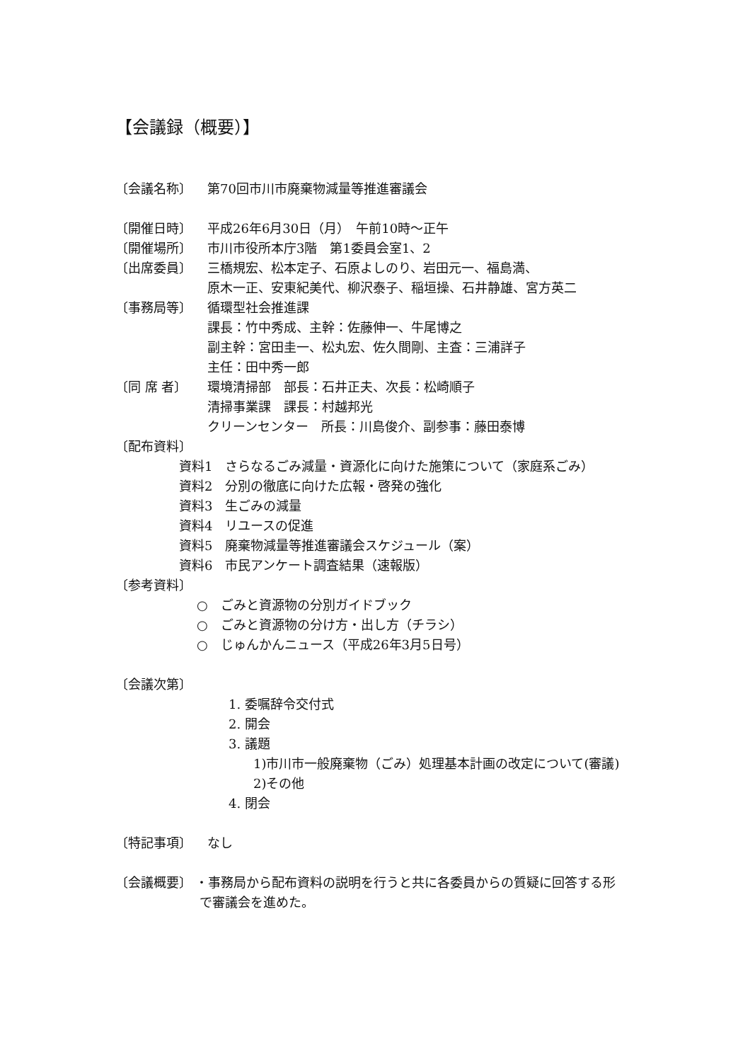【会議録（概要）】
〔会議名称〕 第70回市川市廃棄物減量等推進審議会
〔開催日時〕 平成26年6月30日（月）　午前10時～正午
〔開催場所〕 市川市役所本庁3階　第1委員会室1、2
〔出席委員〕 三橋規宏、松本定子、石原よしのり、岩田元一、福島満、
原木一正、安東紀美代、柳沢泰子、稲垣操、石井静雄、宮方英二
〔事務局等〕 循環型社会推進課
課長：竹中秀成、主幹：佐藤伸一、牛尾博之
副主幹：宮田圭一、松丸宏、佐久間剛、主査：三浦詳子
主任：田中秀一郎
〔同 席 者〕 環境清掃部　部長：石井正夫、次長：松崎順子
清掃事業課　課長：村越邦光
クリーンセンター　所長：川島俊介、副参事：藤田泰博
〔配布資料〕
資料1　さらなるごみ減量・資源化に向けた施策について（家庭系ごみ）
資料2　分別の徹底に向けた広報・啓発の強化
資料3　生ごみの減量
資料4　リユースの促進
資料5　廃棄物減量等推進審議会スケジュール（案）
資料6　市民アンケート調査結果（速報版）
〔参考資料〕
○　ごみと資源物の分別ガイドブック
○　ごみと資源物の分け方・出し方（チラシ）
○　じゅんかんニュース（平成26年3月5日号）
〔会議次第〕
1. 委嘱辞令交付式
2. 開会
3. 議題
1)市川市一般廃棄物（ごみ）処理基本計画の改定について(審議)
2)その他
4. 閉会
〔特記事項〕 なし
〔会議概要〕 ・事務局から配布資料の説明を行うと共に各委員からの質疑に回答する形
で審議会を進めた。